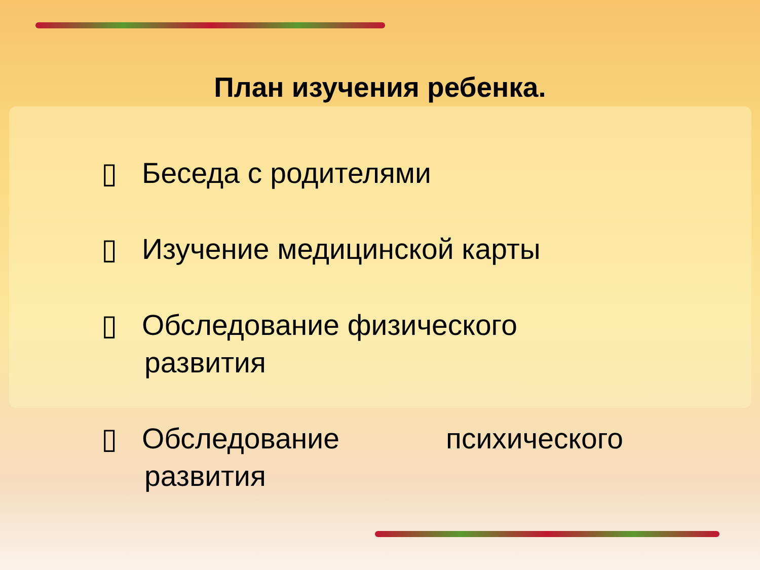План изучения ребенка.
▯ Беседа с родителями
▯ Изучение медицинской карты
▯ Обследование физического
развития
▯ Обследование психического
развития